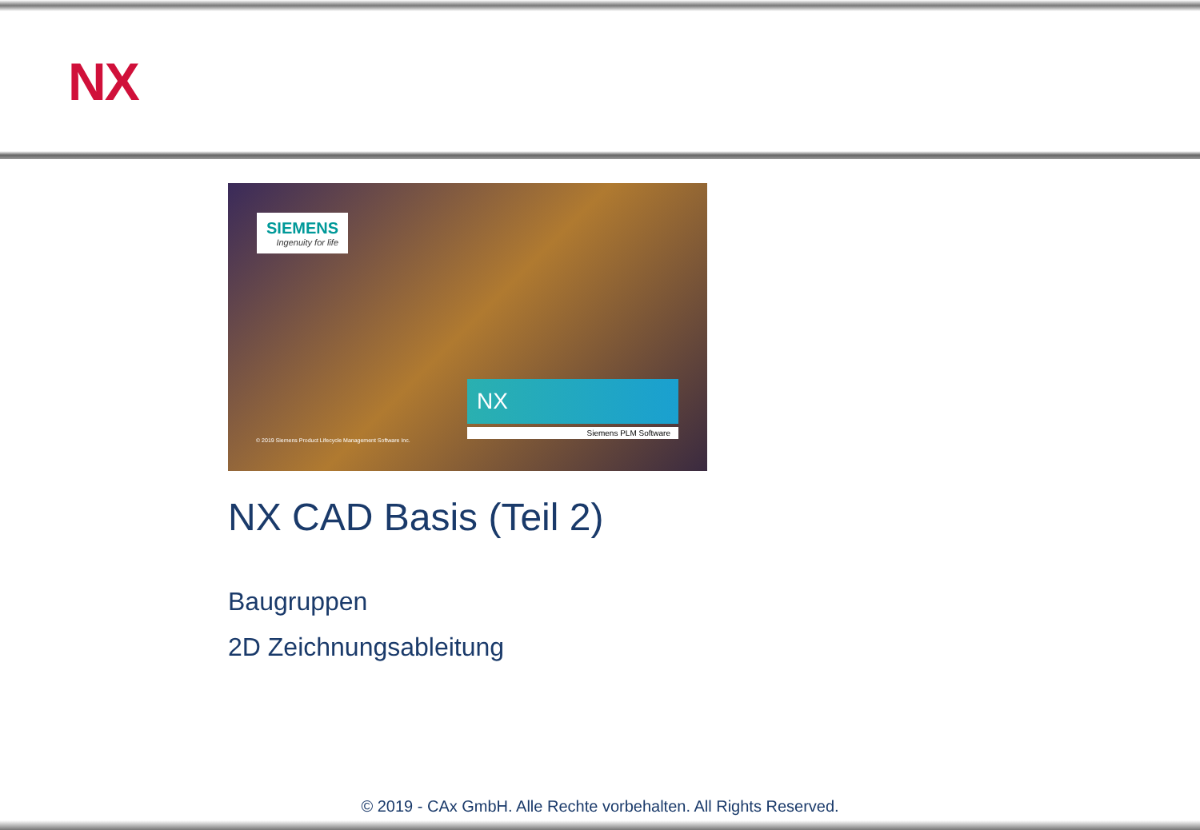NX
SIEMENS
Ingenuity for life
NX
Siemens PLM Software
© 2019 Siemens Product Lifecycle Management Software Inc.
NX CAD Basis (Teil 2)
Baugruppen
2D Zeichnungsableitung
© 2019 - CAx GmbH. Alle Rechte vorbehalten. All Rights Reserved.